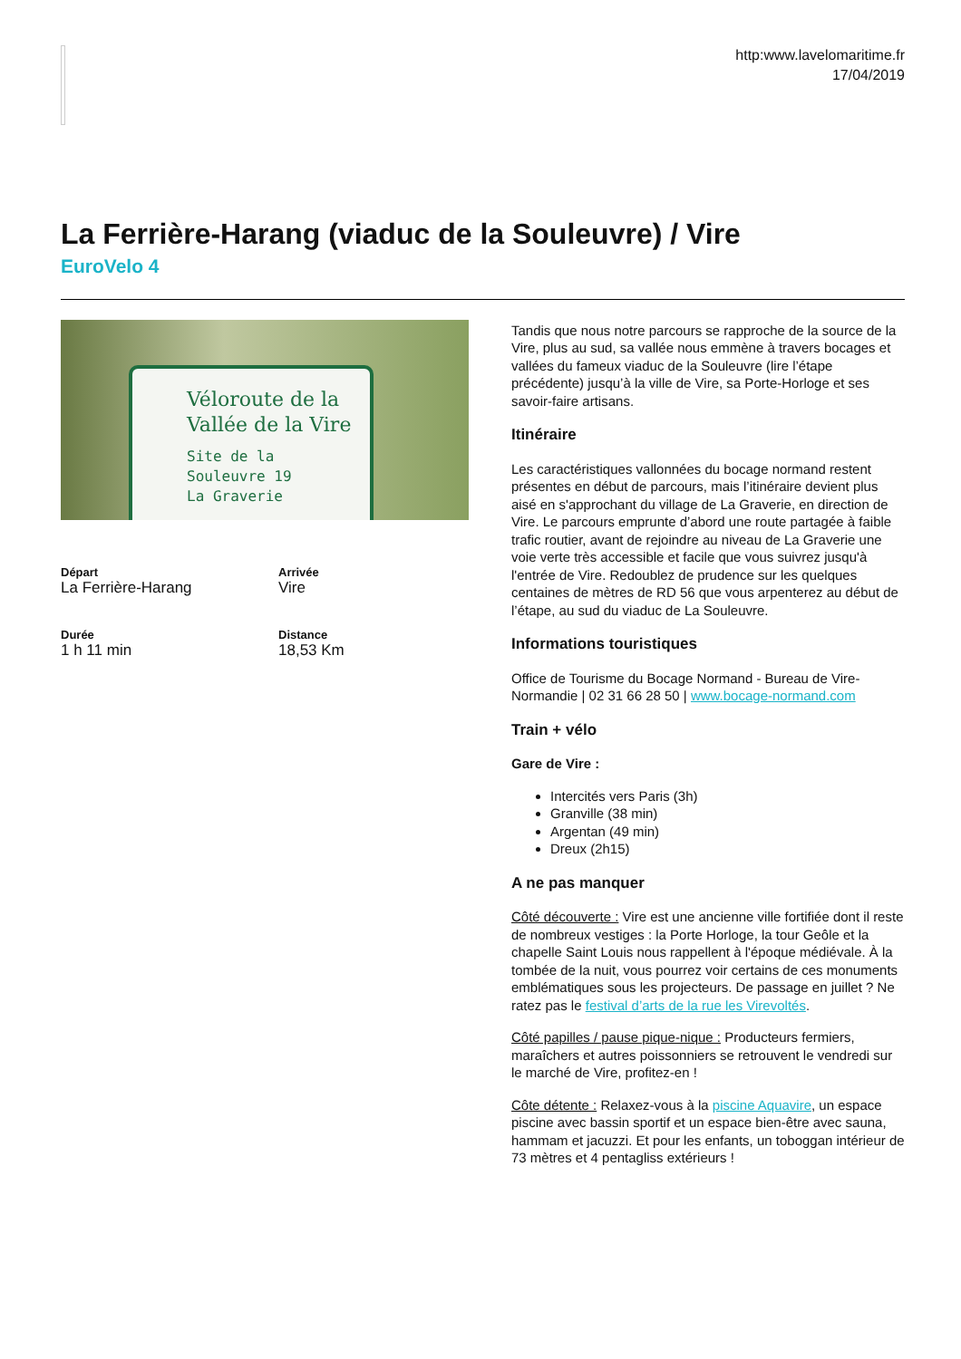http:www.lavelomaritime.fr
17/04/2019
La Ferrière-Harang (viaduc de la Souleuvre) / Vire
EuroVelo 4
Véloroute de la
Vallée de la Vire
Site de la Souleuvre 19
La Graverie
Départ
La Ferrière-Harang
Arrivée
Vire
Durée
1 h 11 min
Distance
18,53 Km
Tandis que nous notre parcours se rapproche de la source de la Vire, plus au sud, sa vallée nous emmène à travers bocages et vallées du fameux viaduc de la Souleuvre (lire l’étape précédente) jusqu’à la ville de Vire, sa Porte-Horloge et ses savoir-faire artisans.
Itinéraire
Les caractéristiques vallonnées du bocage normand restent présentes en début de parcours, mais l’itinéraire devient plus aisé en s'approchant du village de La Graverie, en direction de Vire. Le parcours emprunte d’abord une route partagée à faible trafic routier, avant de rejoindre au niveau de La Graverie une voie verte très accessible et facile que vous suivrez jusqu'à l'entrée de Vire. Redoublez de prudence sur les quelques centaines de mètres de RD 56 que vous arpenterez au début de l’étape, au sud du viaduc de La Souleuvre.
Informations touristiques
Office de Tourisme du Bocage Normand - Bureau de Vire-Normandie | 02 31 66 28 50 | www.bocage-normand.com
Train + vélo
Gare de Vire :
Intercités vers Paris (3h)
Granville (38 min)
Argentan (49 min)
Dreux (2h15)
A ne pas manquer
Côté découverte : Vire est une ancienne ville fortifiée dont il reste de nombreux vestiges : la Porte Horloge, la tour Geôle et la chapelle Saint Louis nous rappellent à l'époque médiévale. À la tombée de la nuit, vous pourrez voir certains de ces monuments emblématiques sous les projecteurs. De passage en juillet ? Ne ratez pas le festival d’arts de la rue les Virevoltés.
Côté papilles / pause pique-nique : Producteurs fermiers, maraîchers et autres poissonniers se retrouvent le vendredi sur le marché de Vire, profitez-en !
Côte détente : Relaxez-vous à la piscine Aquavire, un espace piscine avec bassin sportif et un espace bien-être avec sauna, hammam et jacuzzi. Et pour les enfants, un toboggan intérieur de 73 mètres et 4 pentagliss extérieurs !